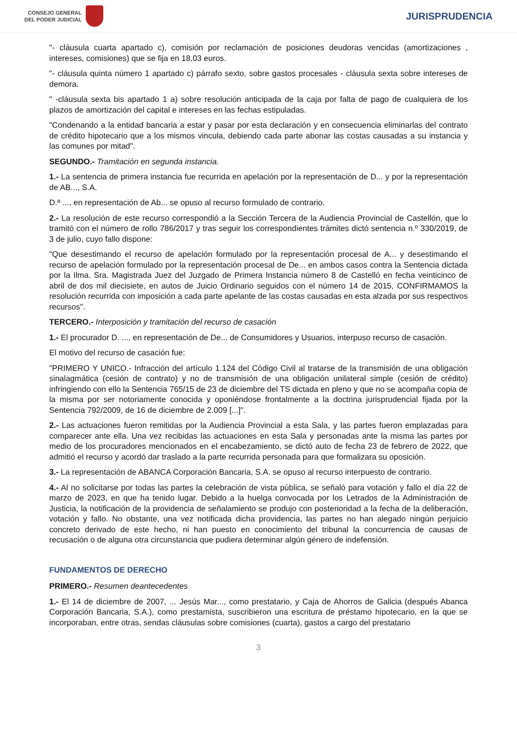CONSEJO GENERAL
DEL PODER JUDICIAL
JURISPRUDENCIA
"- cláusula cuarta apartado c), comisión por reclamación de posiciones deudoras vencidas (amortizaciones , intereses, comisiones) que se fija en 18,03 euros.
"- cláusula quinta número 1 apartado c) párrafo sexto, sobre gastos procesales - cláusula sexta sobre intereses de demora.
" -cláusula sexta bis apartado 1 a) sobre resolución anticipada de la caja por falta de pago de cualquiera de los plazos de amortización del capital e intereses en las fechas estipuladas.
"Condenando a la entidad bancaria a estar y pasar por esta declaración y en consecuencia eliminarlas del contrato de crédito hipotecario que a los mismos vincula, debiendo cada parte abonar las costas causadas a su instancia y las comunes por mitad".
SEGUNDO.- Tramitación en segunda instancia.
1.- La sentencia de primera instancia fue recurrida en apelación por la representación de D... y por la representación de AB..., S.A.
D.ª ..., en representación de Ab... se opuso al recurso formulado de contrario.
2.- La resolución de este recurso correspondió a la Sección Tercera de la Audiencia Provincial de Castellón, que lo tramitó con el número de rollo 786/2017 y tras seguir los correspondientes trámites dictó sentencia n.º 330/2019, de 3 de julio, cuyo fallo dispone:
"Que desestimando el recurso de apelación formulado por la representación procesal de A... y desestimando el recurso de apelación formulado por la representación procesal de De... en ambos casos contra la Sentencia dictada por la Ilma. Sra. Magistrada Juez del Juzgado de Primera Instancia número 8 de Castelló en fecha veinticinco de abril de dos mil diecisiete, en autos de Juicio Ordinario seguidos con el número 14 de 2015, CONFIRMAMOS la resolución recurrida con imposición a cada parte apelante de las costas causadas en esta alzada por sus respectivos recursos".
TERCERO.- Interposición y tramitación del recurso de casación
1.- El procurador D. ..., en representación de De... de Consumidores y Usuarios, interpuso recurso de casación.
El motivo del recurso de casación fue:
"PRIMERO Y UNICO.- Infracción del artículo 1.124 del Código Civil al tratarse de la transmisión de una obligación sinalagmática (cesión de contrato) y no de transmisión de una obligación unilateral simple (cesión de crédito) infringiendo con ello la Sentencia 765/15 de 23 de diciembre del TS dictada en pleno y que no se acompaña copia de la misma por ser notoriamente conocida y oponiéndose frontalmente a la doctrina jurisprudencial fijada por la Sentencia 792/2009, de 16 de diciembre de 2.009 [...]".
2.- Las actuaciones fueron remitidas por la Audiencia Provincial a esta Sala, y las partes fueron emplazadas para comparecer ante ella. Una vez recibidas las actuaciones en esta Sala y personadas ante la misma las partes por medio de los procuradores mencionados en el encabezamiento, se dictó auto de fecha 23 de febrero de 2022, que admitió el recurso y acordó dar traslado a la parte recurrida personada para que formalizara su oposición.
3.- La representación de ABANCA Corporación Bancaria, S.A. se opuso al recurso interpuesto de contrario.
4.- Al no solicitarse por todas las partes la celebración de vista pública, se señaló para votación y fallo el día 22 de marzo de 2023, en que ha tenido lugar. Debido a la huelga convocada por los Letrados de la Administración de Justicia, la notificación de la providencia de señalamiento se produjo con posterioridad a la fecha de la deliberación, votación y fallo. No obstante, una vez notificada dicha providencia, las partes no han alegado ningún perjuicio concreto derivado de este hecho, ni han puesto en conocimiento del tribunal la concurrencia de causas de recusación o de alguna otra circunstancia que pudiera determinar algún género de indefensión.
FUNDAMENTOS DE DERECHO
PRIMERO.- Resumen deantecedentes
1.- El 14 de diciembre de 2007, ... Jesús Mar..., como prestatario, y Caja de Ahorros de Galicia (después Abanca Corporación Bancaria, S.A.), como prestamista, suscribieron una escritura de préstamo hipotecario, en la que se incorporaban, entre otras, sendas cláusulas sobre comisiones (cuarta), gastos a cargo del prestatario
3